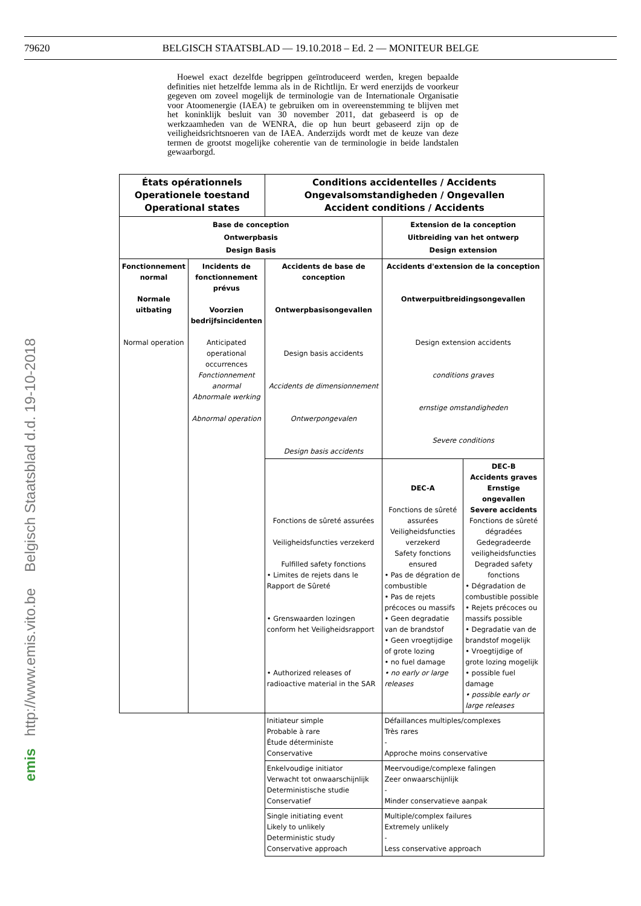79620
BELGISCH STAATSBLAD — 19.10.2018 – Ed. 2 — MONITEUR BELGE
Hoewel exact dezelfde begrippen geïntroduceerd werden, kregen bepaalde definities niet hetzelfde lemma als in de Richtlijn. Er werd enerzijds de voorkeur gegeven om zoveel mogelijk de terminologie van de Internationale Organisatie voor Atoomenergie (IAEA) te gebruiken om in overeenstemming te blijven met het koninklijk besluit van 30 november 2011, dat gebaseerd is op de werkzaamheden van de WENRA, die op hun beurt gebaseerd zijn op de veiligheidsrichtsnoeren van de IAEA. Anderzijds wordt met de keuze van deze termen de grootst mogelijke coherentie van de terminologie in beide landstalen gewaarborgd.
| États opérationnels Operationele toestand Operational states | | Conditions accidentelles / Accidents Ongevalsomstandigheden / Ongevallen Accident conditions / Accidents | | |
| Base de conception Ontwerpbasis Design Basis | | | Extension de la conception Uitbreiding van het ontwerp Design extension | |
| Fonctionnement normal Normale uitbating Normal operation | Incidents de fonctionnement prévus Voorzien bedrijfsincidenten Anticipated operational occurrences Fonctionnement anormal Abnormale werking Abnormal operation | Accidents de base de conception Ontwerpbasisongevallen Design basis accidents Accidents de dimensionnement Ontwerpongevalen Design basis accidents | Accidents d'extension de la conception Ontwerpuitbreidingsongevallen Design extension accidents conditions graves ernstige omstandigheden Severe conditions | |
| | | Fonctions de sûreté assurées Veiligheidsfuncties verzekerd Fulfilled safety fonctions • Limites de rejets dans le Rapport de Sûreté • Grenswaarden lozingen conform het Veiligheidsrapport • Authorized releases of radioactive material in the SAR | DEC-A Fonctions de sûreté assurées Veiligheidsfuncties verzekerd Safety fonctions ensured • Pas de dégration de combustible • Pas de rejets précoces ou massifs • Geen degradatie van de brandstof • Geen vroegtijdige of grote lozing • no fuel damage • no early or large releases | DEC-B Accidents graves Ernstige ongevallen Severe accidents Fonctions de sûreté dégradées Gedegradeerde veiligheidsfuncties Degraded safety fonctions • Dégradation de combustible possible • Rejets précoces ou massifs possible • Degradatie van de brandstof mogelijk • Vroegtijdige of grote lozing mogelijk • possible fuel damage • possible early or large releases |
| | | Initiateur simple Probable à rare Étude déterministe Conservative | Défaillances multiples/complexes Très rares - Approche moins conservative | |
| | | Enkelvoudige initiator Verwacht tot onwaarschijnlijk Deterministische studie Conservatief | Meervoudige/complexe falingen Zeer onwaarschijnlijk - Minder conservatieve aanpak | |
| | | Single initiating event Likely to unlikely Deterministic study Conservative approach | Multiple/complex failures Extremely unlikely - Less conservative approach | |
http://www.emis.vito.be Belgisch Staatsblad d.d. 19-10-2018
emis